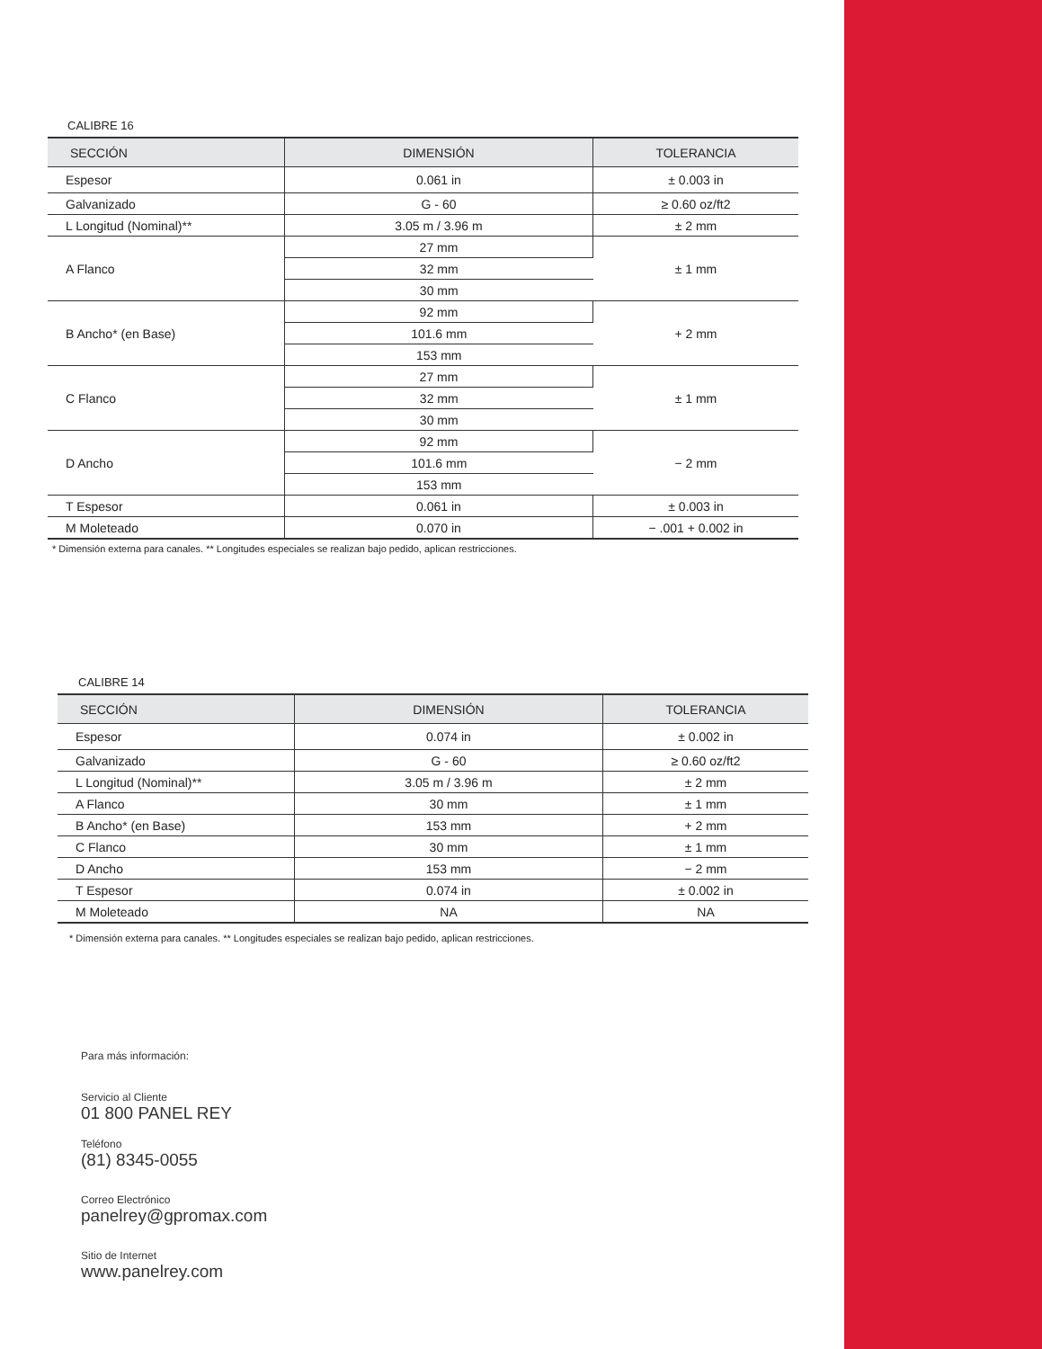CALIBRE 16
| SECCIÓN | DIMENSIÓN | TOLERANCIA |
| --- | --- | --- |
| Espesor | 0.061 in | ± 0.003 in |
| Galvanizado | G - 60 | ≥ 0.60 oz/ft2 |
| L Longitud (Nominal)** | 3.05 m / 3.96 m | ± 2 mm |
| A Flanco | 27 mm | ± 1 mm |
| | 32 mm | |
| | 30 mm | |
| B Ancho* (en Base) | 92 mm | + 2 mm |
| | 101.6 mm | |
| | 153 mm | |
| C Flanco | 27 mm | ± 1 mm |
| | 32 mm | |
| | 30 mm | |
| D Ancho | 92 mm | − 2 mm |
| | 101.6 mm | |
| | 153 mm | |
| T Espesor | 0.061 in | ± 0.003 in |
| M Moleteado | 0.070 in | − .001 + 0.002 in |
* Dimensión externa para canales. ** Longitudes especiales se realizan bajo pedido, aplican restricciones.
CALIBRE 14
| SECCIÓN | DIMENSIÓN | TOLERANCIA |
| --- | --- | --- |
| Espesor | 0.074 in | ± 0.002 in |
| Galvanizado | G - 60 | ≥ 0.60 oz/ft2 |
| L Longitud (Nominal)** | 3.05 m / 3.96 m | ± 2 mm |
| A Flanco | 30 mm | ± 1 mm |
| B Ancho* (en Base) | 153 mm | + 2 mm |
| C Flanco | 30 mm | ± 1 mm |
| D Ancho | 153 mm | − 2 mm |
| T Espesor | 0.074 in | ± 0.002 in |
| M Moleteado | NA | NA |
* Dimensión externa para canales. ** Longitudes especiales se realizan bajo pedido, aplican restricciones.
Para más información:
Servicio al Cliente
01 800 PANEL REY
Teléfono
(81) 8345-0055
Correo Electrónico
panelrey@gpromax.com
Sitio de Internet
www.panelrey.com